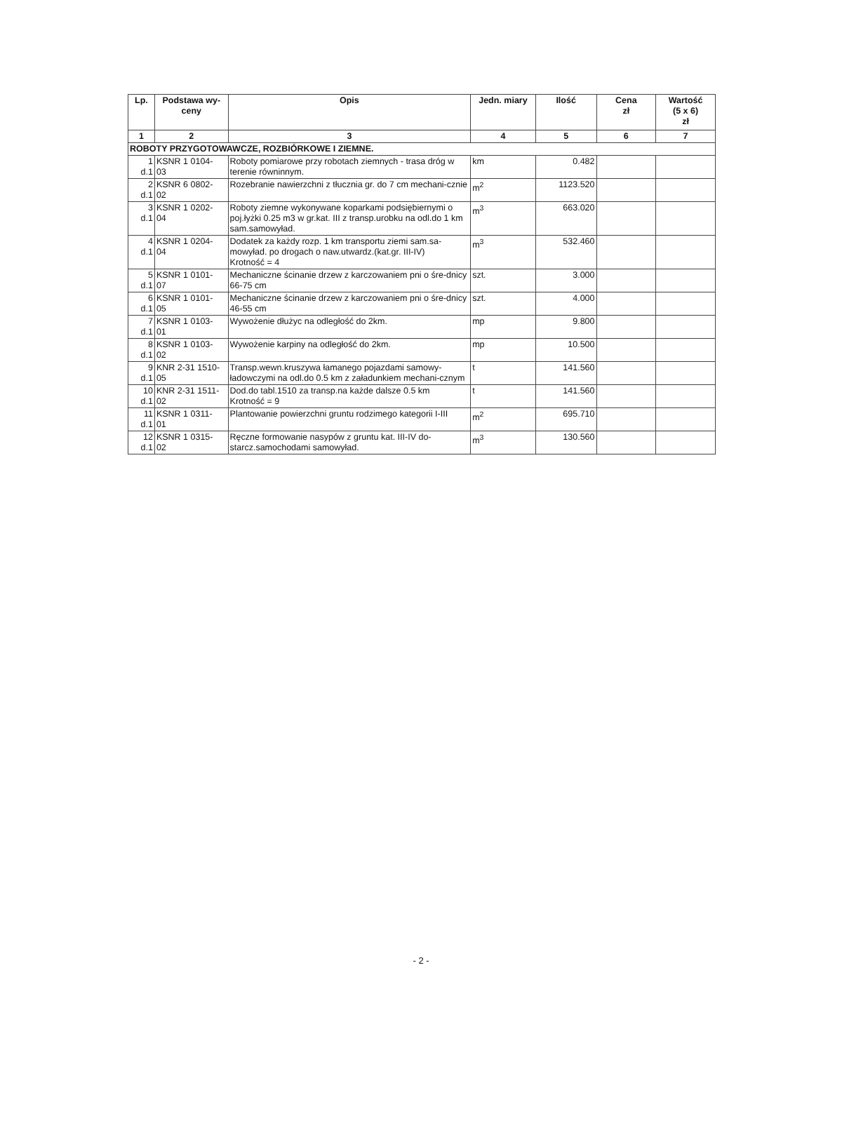| Lp. | Podstawa wy- ceny | Opis | Jedn. miary | Ilość | Cena zł | Wartość (5 x 6) zł |
| --- | --- | --- | --- | --- | --- | --- |
| 1 | 2 | 3 | 4 | 5 | 6 | 7 |
| ROBOTY PRZYGOTOWAWCZE, ROZBIÓRKOWE I ZIEMNE. | | | | | | |
| 1 d.1 | KSNR 1 0104- 03 | Roboty pomiarowe przy robotach ziemnych - trasa dróg w terenie równinnym. | km | 0.482 | | |
| 2 d.1 | KSNR 6 0802- 02 | Rozebranie nawierzchni z tłucznia gr. do 7 cm mechani-cznie | m<sup>2</sup> | 1123.520 | | |
| 3 d.1 | KSNR 1 0202- 04 | Roboty ziemne wykonywane koparkami podsiębiernymi o poj.łyżki 0.25 m3 w gr.kat. III z transp.urobku na odl.do 1 km sam.samowyład. | m<sup>3</sup> | 663.020 | | |
| 4 d.1 | KSNR 1 0204- 04 | Dodatek za każdy rozp. 1 km transportu ziemi sam.sa-mowyład. po drogach o naw.utwardz.(kat.gr. III-IV) Krotność = 4 | m<sup>3</sup> | 532.460 | | |
| 5 d.1 | KSNR 1 0101- 07 | Mechaniczne ścinanie drzew z karczowaniem pni o śre-dnicy 66-75 cm | szt. | 3.000 | | |
| 6 d.1 | KSNR 1 0101- 05 | Mechaniczne ścinanie drzew z karczowaniem pni o śre-dnicy 46-55 cm | szt. | 4.000 | | |
| 7 d.1 | KSNR 1 0103- 01 | Wywożenie dłużyc na odległość do 2km. | mp | 9.800 | | |
| 8 d.1 | KSNR 1 0103- 02 | Wywożenie karpiny na odległość do 2km. | mp | 10.500 | | |
| 9 d.1 | KNR 2-31 1510- 05 | Transp.wewn.kruszywa łamanego pojazdami samowy-ładowczymi na odl.do 0.5 km z załadunkiem mechani-cznym | t | 141.560 | | |
| 10 d.1 | KNR 2-31 1511- 02 | Dod.do tabl.1510 za transp.na każde dalsze 0.5 km Krotność = 9 | t | 141.560 | | |
| 11 d.1 | KSNR 1 0311- 01 | Plantowanie powierzchni gruntu rodzimego kategorii I-III | m<sup>2</sup> | 695.710 | | |
| 12 d.1 | KSNR 1 0315- 02 | Ręczne formowanie nasypów z gruntu kat. III-IV do-starcz.samochodami samowyład. | m<sup>3</sup> | 130.560 | | |
- 2 -